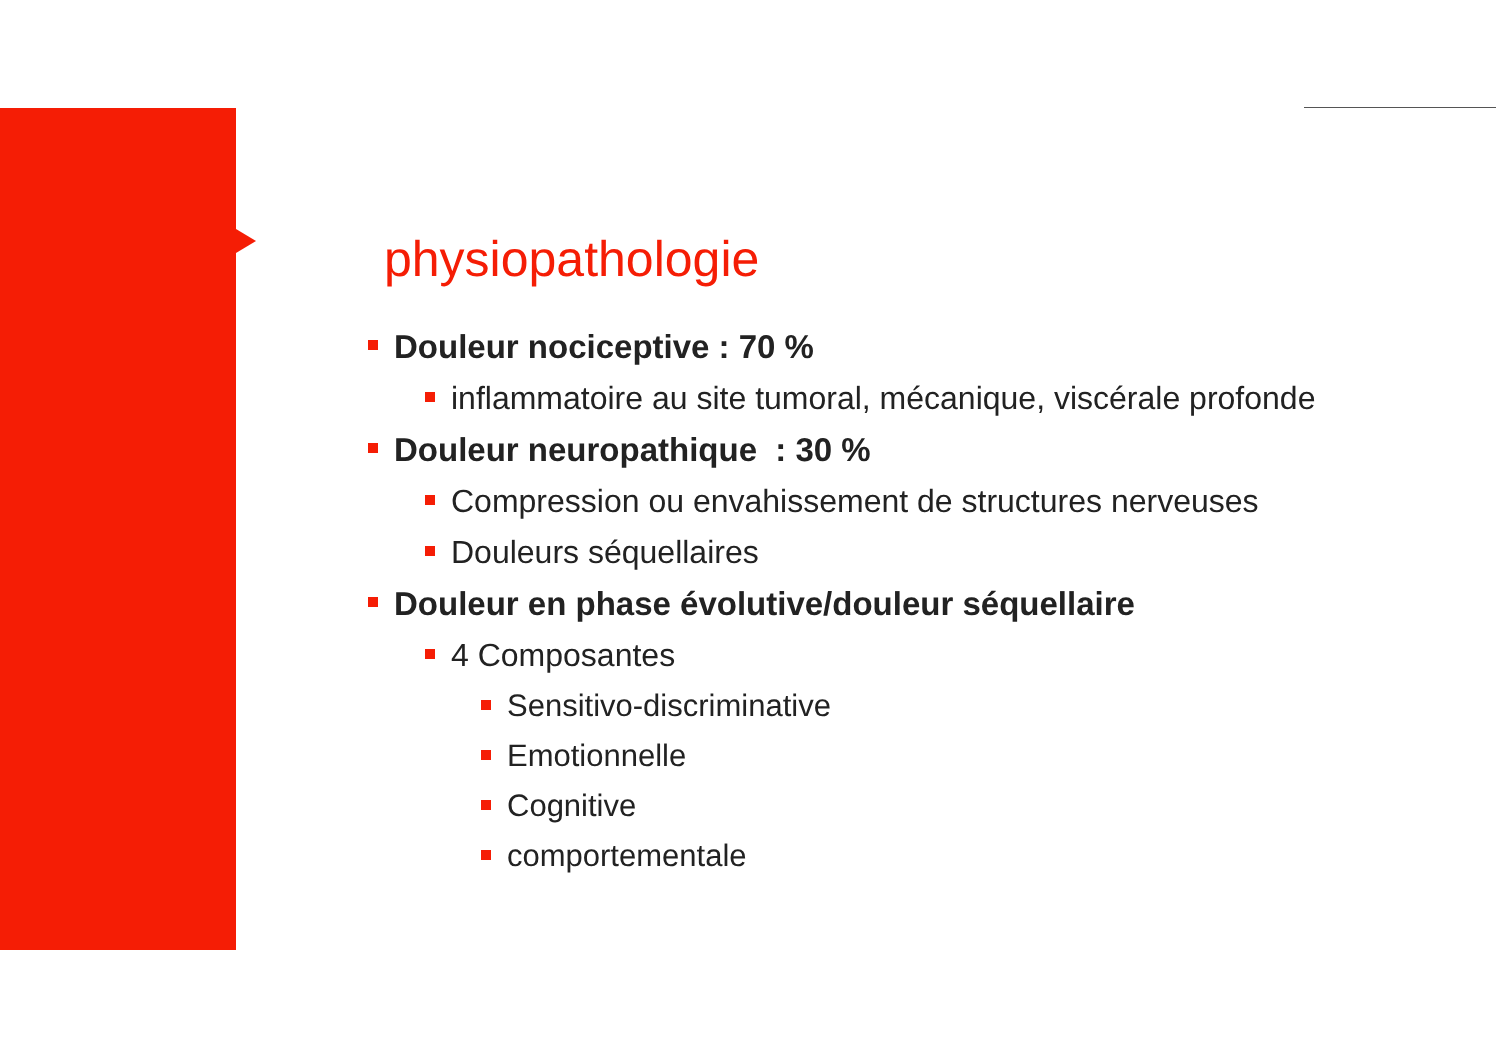physiopathologie
Douleur nociceptive : 70 %
inflammatoire au site tumoral, mécanique, viscérale profonde
Douleur neuropathique : 30 %
Compression ou envahissement de structures nerveuses
Douleurs séquellaires
Douleur en phase évolutive/douleur séquellaire
4 Composantes
Sensitivo-discriminative
Emotionnelle
Cognitive
comportementale